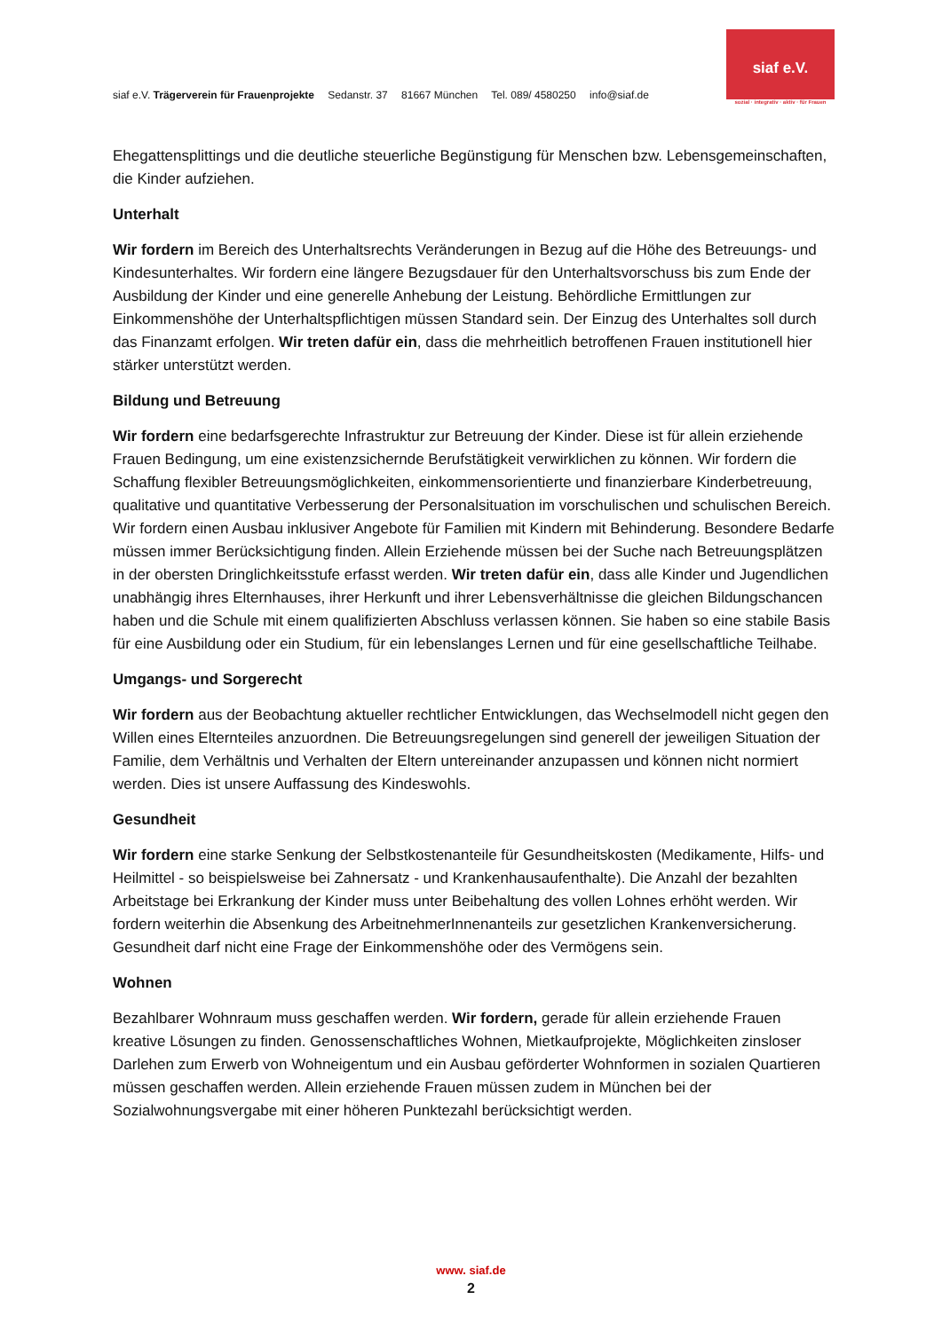siaf e.V. Trägerverein für Frauenprojekte Sedanstr. 37 81667 München Tel. 089/ 4580250 info@siaf.de
siaf e.V.
sozial · integrativ · aktiv · für Frauen
Ehegattensplittings und die deutliche steuerliche Begünstigung für Menschen bzw. Lebensgemeinschaften, die Kinder aufziehen.
Unterhalt
Wir fordern im Bereich des Unterhaltsrechts Veränderungen in Bezug auf die Höhe des Betreuungs- und Kindesunterhaltes. Wir fordern eine längere Bezugsdauer für den Unterhaltsvorschuss bis zum Ende der Ausbildung der Kinder und eine generelle Anhebung der Leistung. Behördliche Ermittlungen zur Einkommenshöhe der Unterhaltspflichtigen müssen Standard sein. Der Einzug des Unterhaltes soll durch das Finanzamt erfolgen. Wir treten dafür ein, dass die mehrheitlich betroffenen Frauen institutionell hier stärker unterstützt werden.
Bildung und Betreuung
Wir fordern eine bedarfsgerechte Infrastruktur zur Betreuung der Kinder. Diese ist für allein erziehende Frauen Bedingung, um eine existenzsichernde Berufstätigkeit verwirklichen zu können. Wir fordern die Schaffung flexibler Betreuungsmöglichkeiten, einkommensorientierte und finanzierbare Kinderbetreuung, qualitative und quantitative Verbesserung der Personalsituation im vorschulischen und schulischen Bereich. Wir fordern einen Ausbau inklusiver Angebote für Familien mit Kindern mit Behinderung. Besondere Bedarfe müssen immer Berücksichtigung finden. Allein Erziehende müssen bei der Suche nach Betreuungsplätzen in der obersten Dringlichkeitsstufe erfasst werden. Wir treten dafür ein, dass alle Kinder und Jugendlichen unabhängig ihres Elternhauses, ihrer Herkunft und ihrer Lebensverhältnisse die gleichen Bildungschancen haben und die Schule mit einem qualifizierten Abschluss verlassen können. Sie haben so eine stabile Basis für eine Ausbildung oder ein Studium, für ein lebenslanges Lernen und für eine gesellschaftliche Teilhabe.
Umgangs- und Sorgerecht
Wir fordern aus der Beobachtung aktueller rechtlicher Entwicklungen, das Wechselmodell nicht gegen den Willen eines Elternteiles anzuordnen. Die Betreuungsregelungen sind generell der jeweiligen Situation der Familie, dem Verhältnis und Verhalten der Eltern untereinander anzupassen und können nicht normiert werden. Dies ist unsere Auffassung des Kindeswohls.
Gesundheit
Wir fordern eine starke Senkung der Selbstkostenanteile für Gesundheitskosten (Medikamente, Hilfs- und Heilmittel - so beispielsweise bei Zahnersatz - und Krankenhausaufenthalte). Die Anzahl der bezahlten Arbeitstage bei Erkrankung der Kinder muss unter Beibehaltung des vollen Lohnes erhöht werden. Wir fordern weiterhin die Absenkung des ArbeitnehmerInnenanteils zur gesetzlichen Krankenversicherung. Gesundheit darf nicht eine Frage der Einkommenshöhe oder des Vermögens sein.
Wohnen
Bezahlbarer Wohnraum muss geschaffen werden. Wir fordern, gerade für allein erziehende Frauen kreative Lösungen zu finden. Genossenschaftliches Wohnen, Mietkaufprojekte, Möglichkeiten zinsloser Darlehen zum Erwerb von Wohneigentum und ein Ausbau geförderter Wohnformen in sozialen Quartieren müssen geschaffen werden. Allein erziehende Frauen müssen zudem in München bei der Sozialwohnungsvergabe mit einer höheren Punktezahl berücksichtigt werden.
www. siaf.de
2